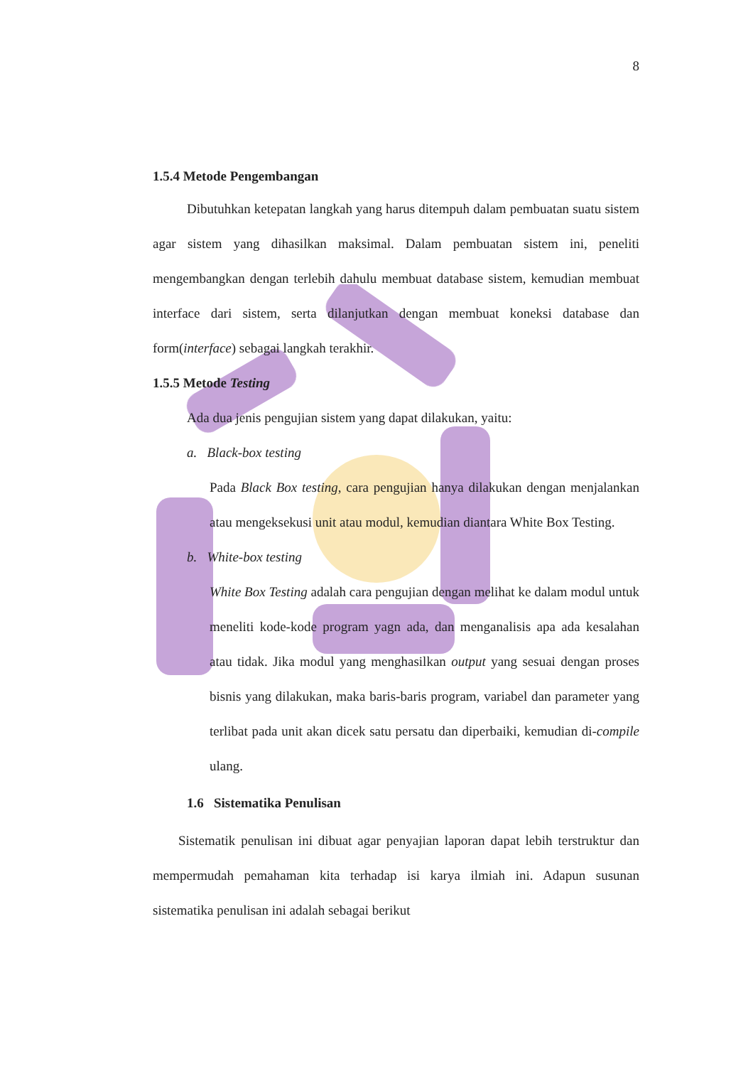8
1.5.4 Metode Pengembangan
Dibutuhkan ketepatan langkah yang harus ditempuh dalam pembuatan suatu sistem agar sistem yang dihasilkan maksimal. Dalam pembuatan sistem ini, peneliti mengembangkan dengan terlebih dahulu membuat database sistem, kemudian membuat interface dari sistem, serta dilanjutkan dengan membuat koneksi database dan form(interface) sebagai langkah terakhir.
1.5.5 Metode Testing
Ada dua jenis pengujian sistem yang dapat dilakukan, yaitu:
a. Black-box testing
Pada Black Box testing, cara pengujian hanya dilakukan dengan menjalankan atau mengeksekusi unit atau modul, kemudian diantara White Box Testing.
b. White-box testing
White Box Testing adalah cara pengujian dengan melihat ke dalam modul untuk meneliti kode-kode program yagn ada, dan menganalisis apa ada kesalahan atau tidak. Jika modul yang menghasilkan output yang sesuai dengan proses bisnis yang dilakukan, maka baris-baris program, variabel dan parameter yang terlibat pada unit akan dicek satu persatu dan diperbaiki, kemudian di-compile ulang.
1.6 Sistematika Penulisan
Sistematik penulisan ini dibuat agar penyajian laporan dapat lebih terstruktur dan mempermudah pemahaman kita terhadap isi karya ilmiah ini. Adapun susunan sistematika penulisan ini adalah sebagai berikut